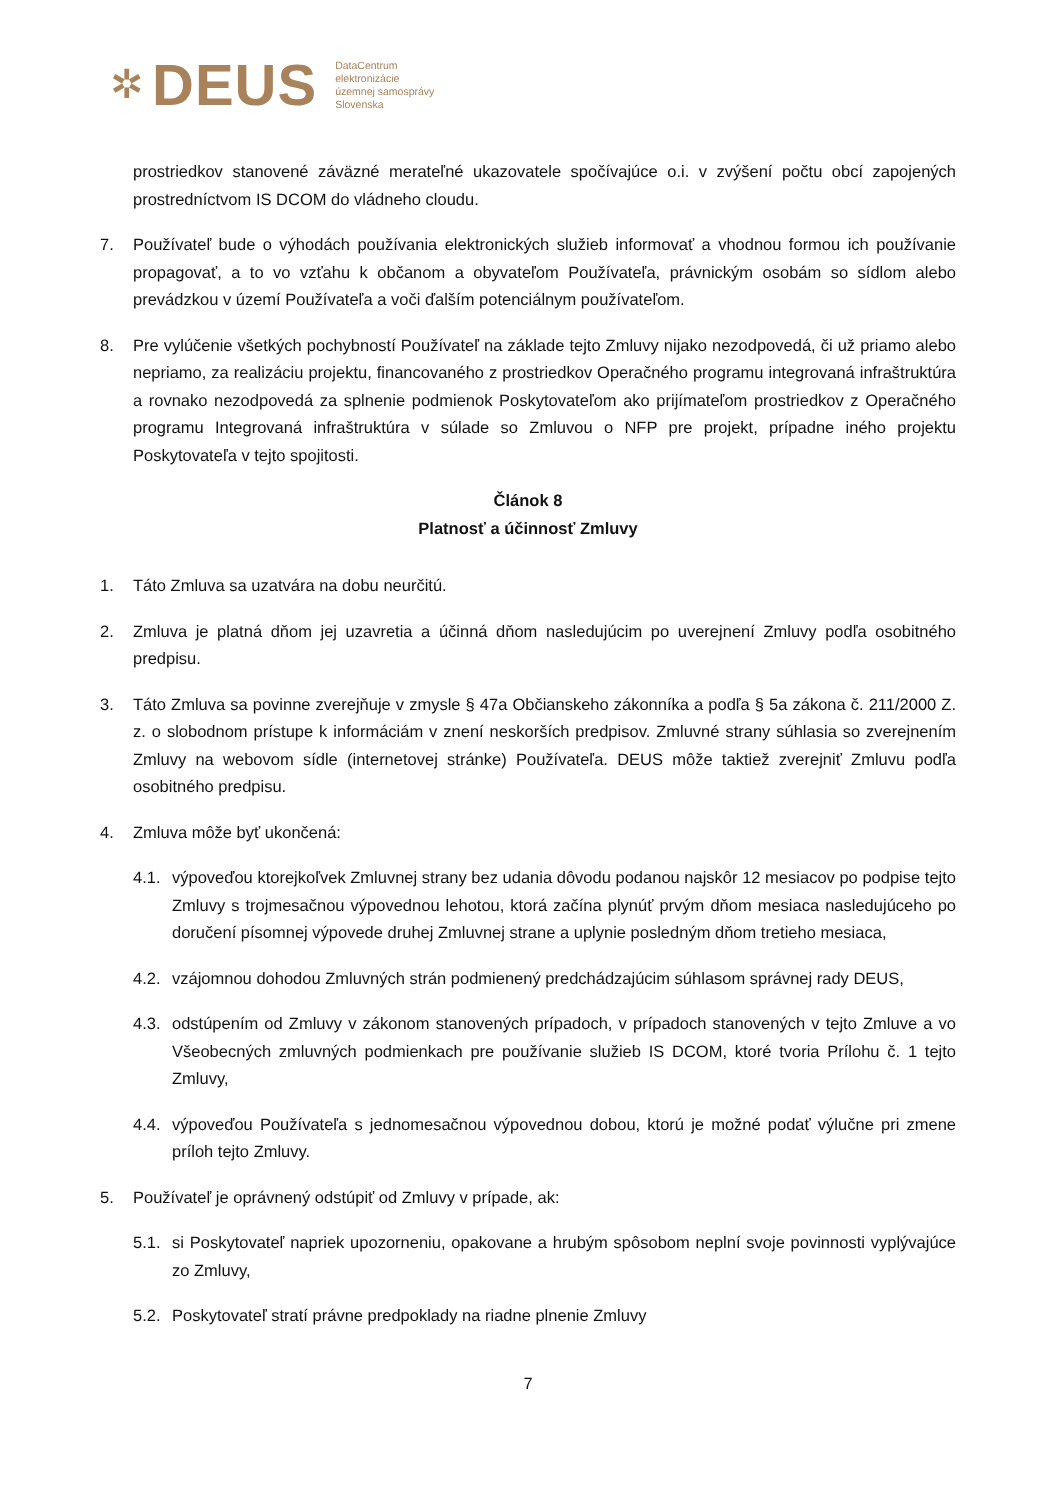✲ DEUS DataCentrum
elektronizácie
územnej samosprávy
Slovenska
prostriedkov stanovené záväzné merateľné ukazovatele spočívajúce o.i. v zvýšení počtu obcí zapojených prostredníctvom IS DCOM do vládneho cloudu.
7. Používateľ bude o výhodách používania elektronických služieb informovať a vhodnou formou ich používanie propagovať, a to vo vzťahu k občanom a obyvateľom Používateľa, právnickým osobám so sídlom alebo prevádzkou v území Používateľa a voči ďalším potenciálnym používateľom.
8. Pre vylúčenie všetkých pochybností Používateľ na základe tejto Zmluvy nijako nezodpovedá, či už priamo alebo nepriamo, za realizáciu projektu, financovaného z prostriedkov Operačného programu integrovaná infraštruktúra a rovnako nezodpovedá za splnenie podmienok Poskytovateľom ako prijímateľom prostriedkov z Operačného programu Integrovaná infraštruktúra v súlade so Zmluvou o NFP pre projekt, prípadne iného projektu Poskytovateľa v tejto spojitosti.
Článok 8
Platnosť a účinnosť Zmluvy
1. Táto Zmluva sa uzatvára na dobu neurčitú.
2. Zmluva je platná dňom jej uzavretia a účinná dňom nasledujúcim po uverejnení Zmluvy podľa osobitného predpisu.
3. Táto Zmluva sa povinne zverejňuje v zmysle § 47a Občianskeho zákonníka a podľa § 5a zákona č. 211/2000 Z. z. o slobodnom prístupe k informáciám v znení neskorších predpisov. Zmluvné strany súhlasia so zverejnením Zmluvy na webovom sídle (internetovej stránke) Používateľa. DEUS môže taktiež zverejniť Zmluvu podľa osobitného predpisu.
4. Zmluva môže byť ukončená:
4.1. výpoveďou ktorejkoľvek Zmluvnej strany bez udania dôvodu podanou najskôr 12 mesiacov po podpise tejto Zmluvy s trojmesačnou výpovednou lehotou, ktorá začína plynúť prvým dňom mesiaca nasledujúceho po doručení písomnej výpovede druhej Zmluvnej strane a uplynie posledným dňom tretieho mesiaca,
4.2. vzájomnou dohodou Zmluvných strán podmienený predchádzajúcim súhlasom správnej rady DEUS,
4.3. odstúpením od Zmluvy v zákonom stanovených prípadoch, v prípadoch stanovených v tejto Zmluve a vo Všeobecných zmluvných podmienkach pre používanie služieb IS DCOM, ktoré tvoria Prílohu č. 1 tejto Zmluvy,
4.4. výpoveďou Používateľa s jednomesačnou výpovednou dobou, ktorú je možné podať výlučne pri zmene príloh tejto Zmluvy.
5. Používateľ je oprávnený odstúpiť od Zmluvy v prípade, ak:
5.1. si Poskytovateľ napriek upozorneniu, opakovane a hrubým spôsobom neplní svoje povinnosti vyplývajúce zo Zmluvy,
5.2. Poskytovateľ stratí právne predpoklady na riadne plnenie Zmluvy
7